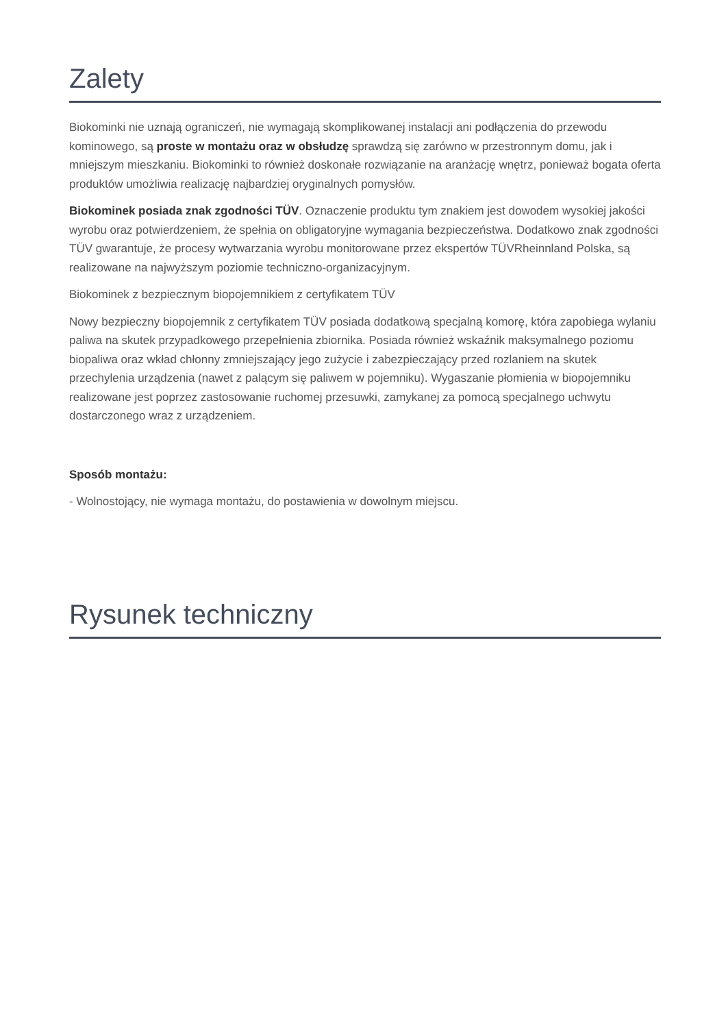Zalety
Biokominki nie uznają ograniczeń, nie wymagają skomplikowanej instalacji ani podłączenia do przewodu kominowego, są proste w montażu oraz w obsłudzę sprawdzą się zarówno w przestronnym domu, jak i mniejszym mieszkaniu. Biokominki to również doskonałe rozwiązanie na aranżację wnętrz, ponieważ bogata oferta produktów umożliwia realizację najbardziej oryginalnych pomysłów.
Biokominek posiada znak zgodności TÜV. Oznaczenie produktu tym znakiem jest dowodem wysokiej jakości wyrobu oraz potwierdzeniem, że spełnia on obligatoryjne wymagania bezpieczeństwa. Dodatkowo znak zgodności TÜV gwarantuje, że procesy wytwarzania wyrobu monitorowane przez ekspertów TÜVRheinnland Polska, są realizowane na najwyższym poziomie techniczno-organizacyjnym.
Biokominek z bezpiecznym biopojemnikiem z certyfikatem TÜV
Nowy bezpieczny biopojemnik z certyfikatem TÜV posiada dodatkową specjalną komorę, która zapobiega wylaniu paliwa na skutek przypadkowego przepełnienia zbiornika. Posiada również wskaźnik maksymalnego poziomu biopaliwa oraz wkład chłonny zmniejszający jego zużycie i zabezpieczający przed rozlaniem na skutek przechylenia urządzenia (nawet z palącym się paliwem w pojemniku). Wygaszanie płomienia w biopojemniku realizowane jest poprzez zastosowanie ruchomej przesuwki, zamykanej za pomocą specjalnego uchwytu dostarczonego wraz z urządzeniem.
Sposób montażu:
- Wolnostojący, nie wymaga montażu, do postawienia w dowolnym miejscu.
Rysunek techniczny